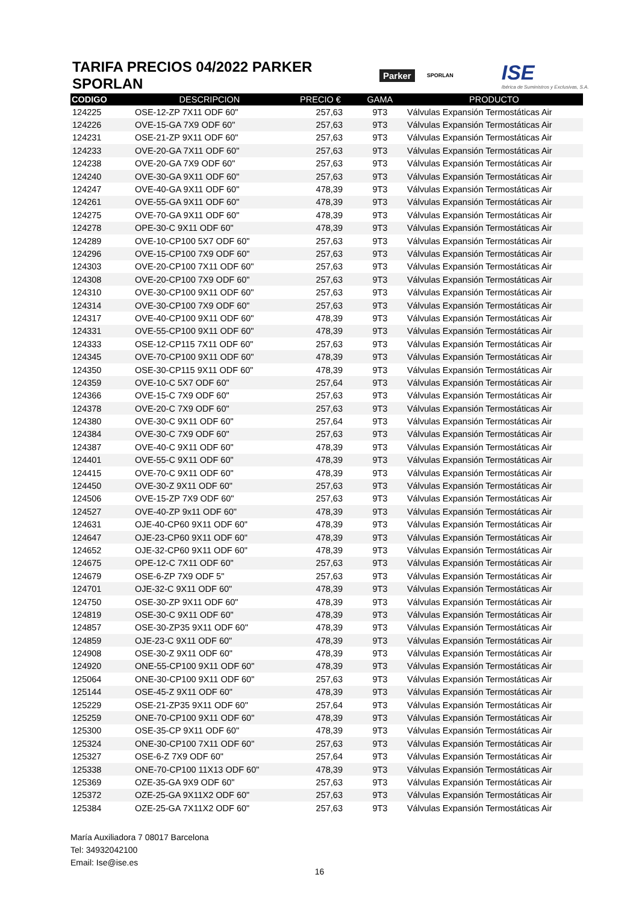TARIFA PRECIOS 04/2022 PARKER SPORLAN
Parker SPORLAN ISE
Ibérica de Suministros y Exclusivas, S.A.
| CODIGO | DESCRIPCION | PRECIO € | GAMA | PRODUCTO |
| --- | --- | --- | --- | --- |
| 124225 | OSE-12-ZP 7X11 ODF 60" | 257,63 | 9T3 | Válvulas Expansión Termostáticas Air |
| 124226 | OVE-15-GA 7X9 ODF 60" | 257,63 | 9T3 | Válvulas Expansión Termostáticas Air |
| 124231 | OSE-21-ZP 9X11 ODF 60" | 257,63 | 9T3 | Válvulas Expansión Termostáticas Air |
| 124233 | OVE-20-GA 7X11 ODF 60" | 257,63 | 9T3 | Válvulas Expansión Termostáticas Air |
| 124238 | OVE-20-GA 7X9 ODF 60" | 257,63 | 9T3 | Válvulas Expansión Termostáticas Air |
| 124240 | OVE-30-GA 9X11 ODF 60" | 257,63 | 9T3 | Válvulas Expansión Termostáticas Air |
| 124247 | OVE-40-GA 9X11 ODF 60" | 478,39 | 9T3 | Válvulas Expansión Termostáticas Air |
| 124261 | OVE-55-GA 9X11 ODF 60" | 478,39 | 9T3 | Válvulas Expansión Termostáticas Air |
| 124275 | OVE-70-GA 9X11 ODF 60" | 478,39 | 9T3 | Válvulas Expansión Termostáticas Air |
| 124278 | OPE-30-C 9X11 ODF 60" | 478,39 | 9T3 | Válvulas Expansión Termostáticas Air |
| 124289 | OVE-10-CP100 5X7 ODF 60" | 257,63 | 9T3 | Válvulas Expansión Termostáticas Air |
| 124296 | OVE-15-CP100 7X9 ODF 60" | 257,63 | 9T3 | Válvulas Expansión Termostáticas Air |
| 124303 | OVE-20-CP100 7X11 ODF 60" | 257,63 | 9T3 | Válvulas Expansión Termostáticas Air |
| 124308 | OVE-20-CP100 7X9 ODF 60" | 257,63 | 9T3 | Válvulas Expansión Termostáticas Air |
| 124310 | OVE-30-CP100 9X11 ODF 60" | 257,63 | 9T3 | Válvulas Expansión Termostáticas Air |
| 124314 | OVE-30-CP100 7X9 ODF 60" | 257,63 | 9T3 | Válvulas Expansión Termostáticas Air |
| 124317 | OVE-40-CP100 9X11 ODF 60" | 478,39 | 9T3 | Válvulas Expansión Termostáticas Air |
| 124331 | OVE-55-CP100 9X11 ODF 60" | 478,39 | 9T3 | Válvulas Expansión Termostáticas Air |
| 124333 | OSE-12-CP115 7X11 ODF 60" | 257,63 | 9T3 | Válvulas Expansión Termostáticas Air |
| 124345 | OVE-70-CP100 9X11 ODF 60" | 478,39 | 9T3 | Válvulas Expansión Termostáticas Air |
| 124350 | OSE-30-CP115 9X11 ODF 60" | 478,39 | 9T3 | Válvulas Expansión Termostáticas Air |
| 124359 | OVE-10-C 5X7 ODF 60" | 257,64 | 9T3 | Válvulas Expansión Termostáticas Air |
| 124366 | OVE-15-C 7X9 ODF 60" | 257,63 | 9T3 | Válvulas Expansión Termostáticas Air |
| 124378 | OVE-20-C 7X9 ODF 60" | 257,63 | 9T3 | Válvulas Expansión Termostáticas Air |
| 124380 | OVE-30-C 9X11 ODF 60" | 257,64 | 9T3 | Válvulas Expansión Termostáticas Air |
| 124384 | OVE-30-C 7X9 ODF 60" | 257,63 | 9T3 | Válvulas Expansión Termostáticas Air |
| 124387 | OVE-40-C 9X11 ODF 60" | 478,39 | 9T3 | Válvulas Expansión Termostáticas Air |
| 124401 | OVE-55-C 9X11 ODF 60" | 478,39 | 9T3 | Válvulas Expansión Termostáticas Air |
| 124415 | OVE-70-C 9X11 ODF 60" | 478,39 | 9T3 | Válvulas Expansión Termostáticas Air |
| 124450 | OVE-30-Z 9X11 ODF 60" | 257,63 | 9T3 | Válvulas Expansión Termostáticas Air |
| 124506 | OVE-15-ZP 7X9 ODF 60" | 257,63 | 9T3 | Válvulas Expansión Termostáticas Air |
| 124527 | OVE-40-ZP 9x11 ODF 60" | 478,39 | 9T3 | Válvulas Expansión Termostáticas Air |
| 124631 | OJE-40-CP60 9X11 ODF 60" | 478,39 | 9T3 | Válvulas Expansión Termostáticas Air |
| 124647 | OJE-23-CP60 9X11 ODF 60" | 478,39 | 9T3 | Válvulas Expansión Termostáticas Air |
| 124652 | OJE-32-CP60 9X11 ODF 60" | 478,39 | 9T3 | Válvulas Expansión Termostáticas Air |
| 124675 | OPE-12-C 7X11 ODF 60" | 257,63 | 9T3 | Válvulas Expansión Termostáticas Air |
| 124679 | OSE-6-ZP 7X9 ODF 5" | 257,63 | 9T3 | Válvulas Expansión Termostáticas Air |
| 124701 | OJE-32-C 9X11 ODF 60" | 478,39 | 9T3 | Válvulas Expansión Termostáticas Air |
| 124750 | OSE-30-ZP 9X11 ODF 60" | 478,39 | 9T3 | Válvulas Expansión Termostáticas Air |
| 124819 | OSE-30-C 9X11 ODF 60" | 478,39 | 9T3 | Válvulas Expansión Termostáticas Air |
| 124857 | OSE-30-ZP35 9X11 ODF 60" | 478,39 | 9T3 | Válvulas Expansión Termostáticas Air |
| 124859 | OJE-23-C 9X11 ODF 60" | 478,39 | 9T3 | Válvulas Expansión Termostáticas Air |
| 124908 | OSE-30-Z 9X11 ODF 60" | 478,39 | 9T3 | Válvulas Expansión Termostáticas Air |
| 124920 | ONE-55-CP100 9X11 ODF 60" | 478,39 | 9T3 | Válvulas Expansión Termostáticas Air |
| 125064 | ONE-30-CP100 9X11 ODF 60" | 257,63 | 9T3 | Válvulas Expansión Termostáticas Air |
| 125144 | OSE-45-Z 9X11 ODF 60" | 478,39 | 9T3 | Válvulas Expansión Termostáticas Air |
| 125229 | OSE-21-ZP35 9X11 ODF 60" | 257,64 | 9T3 | Válvulas Expansión Termostáticas Air |
| 125259 | ONE-70-CP100 9X11 ODF 60" | 478,39 | 9T3 | Válvulas Expansión Termostáticas Air |
| 125300 | OSE-35-CP 9X11 ODF 60" | 478,39 | 9T3 | Válvulas Expansión Termostáticas Air |
| 125324 | ONE-30-CP100 7X11 ODF 60" | 257,63 | 9T3 | Válvulas Expansión Termostáticas Air |
| 125327 | OSE-6-Z 7X9 ODF 60" | 257,64 | 9T3 | Válvulas Expansión Termostáticas Air |
| 125338 | ONE-70-CP100 11X13 ODF 60" | 478,39 | 9T3 | Válvulas Expansión Termostáticas Air |
| 125369 | OZE-35-GA 9X9 ODF 60" | 257,63 | 9T3 | Válvulas Expansión Termostáticas Air |
| 125372 | OZE-25-GA 9X11X2 ODF 60" | 257,63 | 9T3 | Válvulas Expansión Termostáticas Air |
| 125384 | OZE-25-GA 7X11X2 ODF 60" | 257,63 | 9T3 | Válvulas Expansión Termostáticas Air |
María Auxiliadora 7 08017 Barcelona
Tel: 34932042100
Email: Ise@ise.es
16